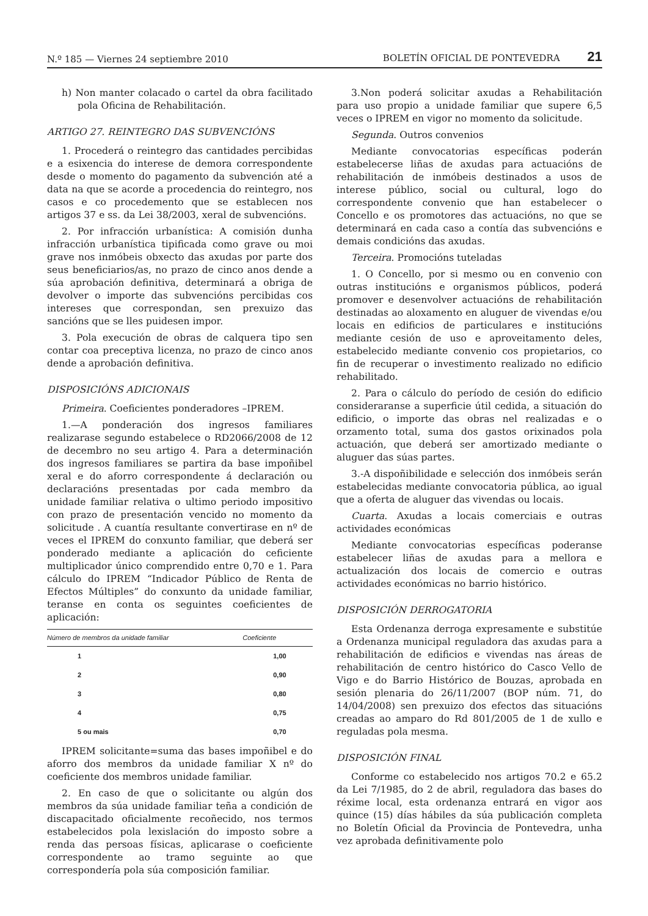N.º 185 — Viernes 24 septiembre 2010 BOLETÍN OFICIAL DE PONTEVEDRA 21
h) Non manter colacado o cartel da obra facilitado pola Oficina de Rehabilitación.
ARTIGO 27. REINTEGRO DAS SUBVENCIÓNS
1. Procederá o reintegro das cantidades percibidas e a esixencia do interese de demora correspondente desde o momento do pagamento da subvención até a data na que se acorde a procedencia do reintegro, nos casos e co procedemento que se establecen nos artigos 37 e ss. da Lei 38/2003, xeral de subvencións.
2. Por infracción urbanística: A comisión dunha infracción urbanística tipificada como grave ou moi grave nos inmóbeis obxecto das axudas por parte dos seus beneficiarios/as, no prazo de cinco anos dende a súa aprobación definitiva, determinará a obriga de devolver o importe das subvencións percibidas cos intereses que correspondan, sen prexuizo das sancións que se lles puidesen impor.
3. Pola execución de obras de calquera tipo sen contar coa preceptiva licenza, no prazo de cinco anos dende a aprobación definitiva.
DISPOSICIÓNS ADICIONAIS
Primeira. Coeficientes ponderadores –IPREM.
1.—A ponderación dos ingresos familiares realizarase segundo estabelece o RD2066/2008 de 12 de decembro no seu artigo 4. Para a determinación dos ingresos familiares se partira da base impoñibel xeral e do aforro correspondente á declaración ou declaracións presentadas por cada membro da unidade familiar relativa o ultimo periodo impositivo con prazo de presentación vencido no momento da solicitude . A cuantía resultante convertirase en nº de veces el IPREM do conxunto familiar, que deberá ser ponderado mediante a aplicación do cefi­ciente multiplicador único comprendido entre 0,70 e 1. Para cálculo do IPREM “Indicador Público de Renta de Efectos Múltiples” do conxunto da unidade familiar, teranse en conta os seguintes coeficientes de aplicación:
| Número de membros da unidade familiar | Coeficiente |
| --- | --- |
| 1 | 1,00 |
| 2 | 0,90 |
| 3 | 0,80 |
| 4 | 0,75 |
| 5 ou mais | 0,70 |
IPREM solicitante=suma das bases impoñibel e do aforro dos membros da unidade familiar X nº do coeficiente dos membros unidade familiar.
2. En caso de que o solicitante ou algún dos membros da súa unidade familiar teña a condición de discapacitado oficialmente recoñecido, nos termos estabelecidos pola lexislación do imposto sobre a renda das persoas físicas, aplicarase o coeficiente correspondente ao tramo seguinte ao que correspondería pola súa composición familiar.
3.Non poderá solicitar axudas a Rehabilitación para uso propio a unidade familiar que supere 6,5 veces o IPREM en vigor no momento da solicitude.
Segunda. Outros convenios
Mediante convocatorias específicas poderán estabelecerse liñas de axudas para actuacións de rehabilitación de inmóbeis destinados a usos de interese público, social ou cultural, logo do correspondente convenio que han estabelecer o Concello e os promotores das actuacións, no que se determinará en cada caso a contía das subvencións e demais condicións das axudas.
Terceira. Promocións tuteladas
1. O Concello, por si mesmo ou en convenio con outras institucións e organismos públicos, poderá promover e desenvolver actuacións de rehabilitación destinadas ao aloxamento en aluguer de vivendas e/ou locais en edificios de particulares e institucións mediante cesión de uso e aproveitamento deles, estabelecido mediante convenio cos propietarios, co fin de recuperar o investimento realizado no edificio rehabilitado.
2. Para o cálculo do período de cesión do edificio consideraranse a superficie útil cedida, a situación do edificio, o importe das obras nel realizadas e o orzamento total, suma dos gastos orixinados pola actuación, que deberá ser amortizado mediante o aluguer das súas partes.
3.-A dispoñibilidade e selección dos inmóbeis serán estabelecidas mediante convocatoria pública, ao igual que a oferta de aluguer das vivendas ou locais.
Cuarta. Axudas a locais comerciais e outras actividades económicas
Mediante convocatorias específicas poderanse estabelecer liñas de axudas para a mellora e actualización dos locais de comercio e outras actividades económicas no barrio histórico.
DISPOSICIÓN DERROGATORIA
Esta Ordenanza derroga expresamente e substitúe a Ordenanza municipal reguladora das axudas para a rehabilitación de edificios e vivendas nas áreas de rehabilitación de centro histórico do Casco Vello de Vigo e do Barrio Histórico de Bouzas, aprobada en sesión plenaria do 26/11/2007 (BOP núm. 71, do 14/04/2008) sen prexuizo dos efectos das situacións creadas ao amparo do Rd 801/2005 de 1 de xullo e reguladas pola mesma.
DISPOSICIÓN FINAL
Conforme co estabelecido nos artigos 70.2 e 65.2 da Lei 7/1985, do 2 de abril, reguladora das bases do réxime local, esta ordenanza entrará en vigor aos quince (15) días hábiles da súa publicación completa no Boletín Oficial da Provincia de Pontevedra, unha vez aprobada definitivamente polo